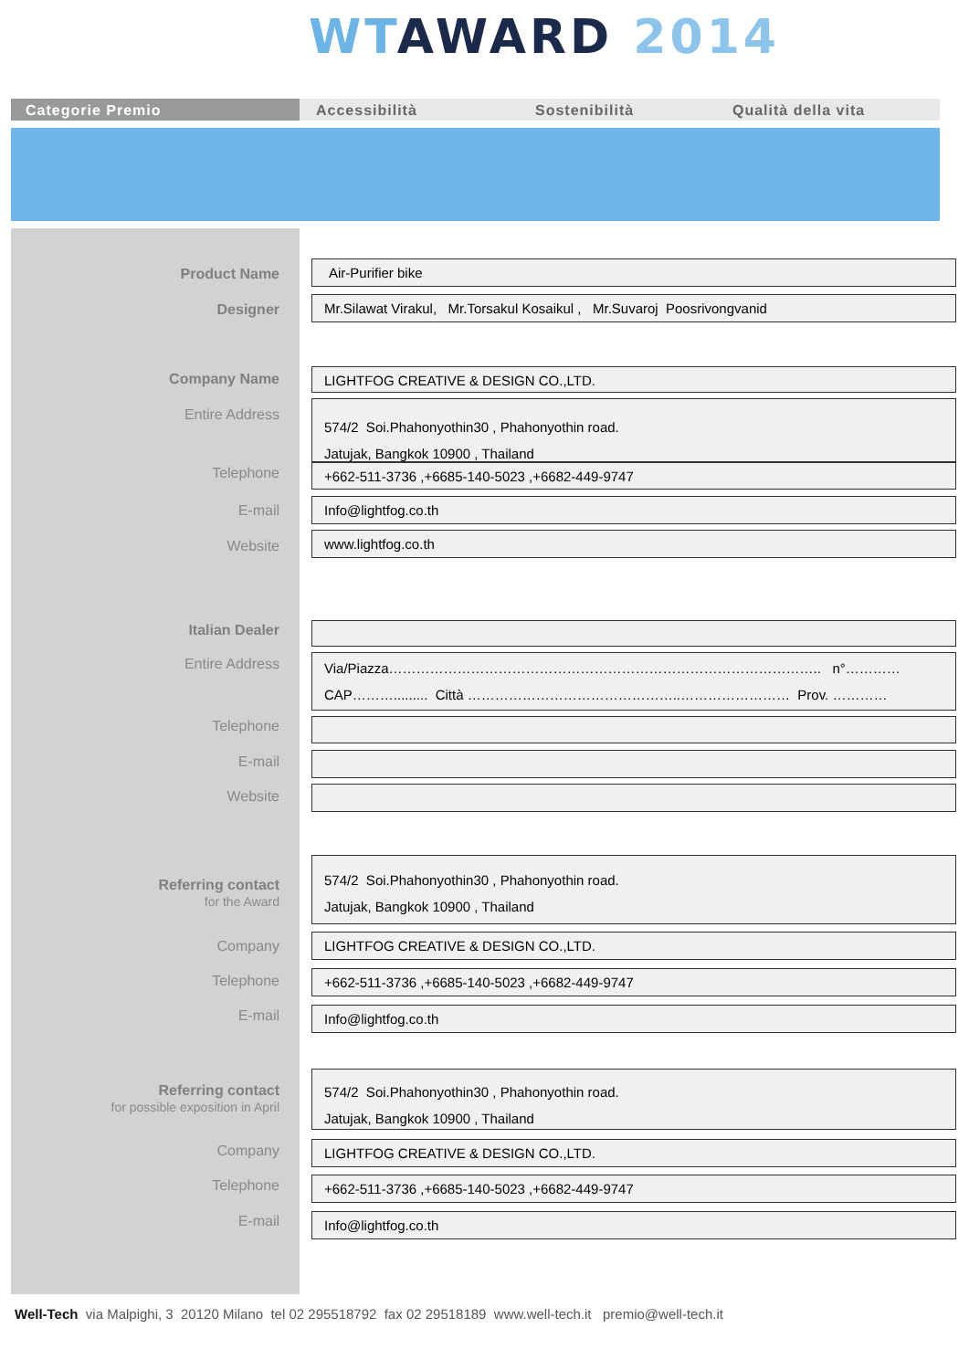WT AWARD 2014
Categorie Premio Accessibilità Sostenibilità Qualità della vita
Product Name Air-Purifier bike
Designer Mr.Silawat Virakul, Mr.Torsakul Kosaikul , Mr.Suvaroj Poosrivongvanid
Company Name LIGHTFOG CREATIVE & DESIGN CO.,LTD.
Entire Address
574/2 Soi.Phahonyothin30 , Phahonyothin road.
Jatujak, Bangkok 10900 , Thailand
Telephone +662-511-3736 ,+6685-140-5023 ,+6682-449-9747
E-mail Info@lightfog.co.th
Website
www.lightfog.co.th
Italian Dealer
Entire Address
Via/Piazza………………………………………………………………………………….. n°…………
CAP………......... Città ………………………………………..…………………… Prov. …………
Telephone
E-mail
Website
Referring contact
for the Award
574/2 Soi.Phahonyothin30 , Phahonyothin road.
Jatujak, Bangkok 10900 , Thailand
Company LIGHTFOG CREATIVE & DESIGN CO.,LTD.
Telephone +662-511-3736 ,+6685-140-5023 ,+6682-449-9747
E-mail Info@lightfog.co.th
Referring contact
for possible exposition in April
574/2 Soi.Phahonyothin30 , Phahonyothin road.
Jatujak, Bangkok 10900 , Thailand
Company LIGHTFOG CREATIVE & DESIGN CO.,LTD.
Telephone +662-511-3736 ,+6685-140-5023 ,+6682-449-9747
E-mail Info@lightfog.co.th
Well-Tech via Malpighi, 3 20120 Milano tel 02 295518792 fax 02 29518189 www.well-tech.it premio@well-tech.it